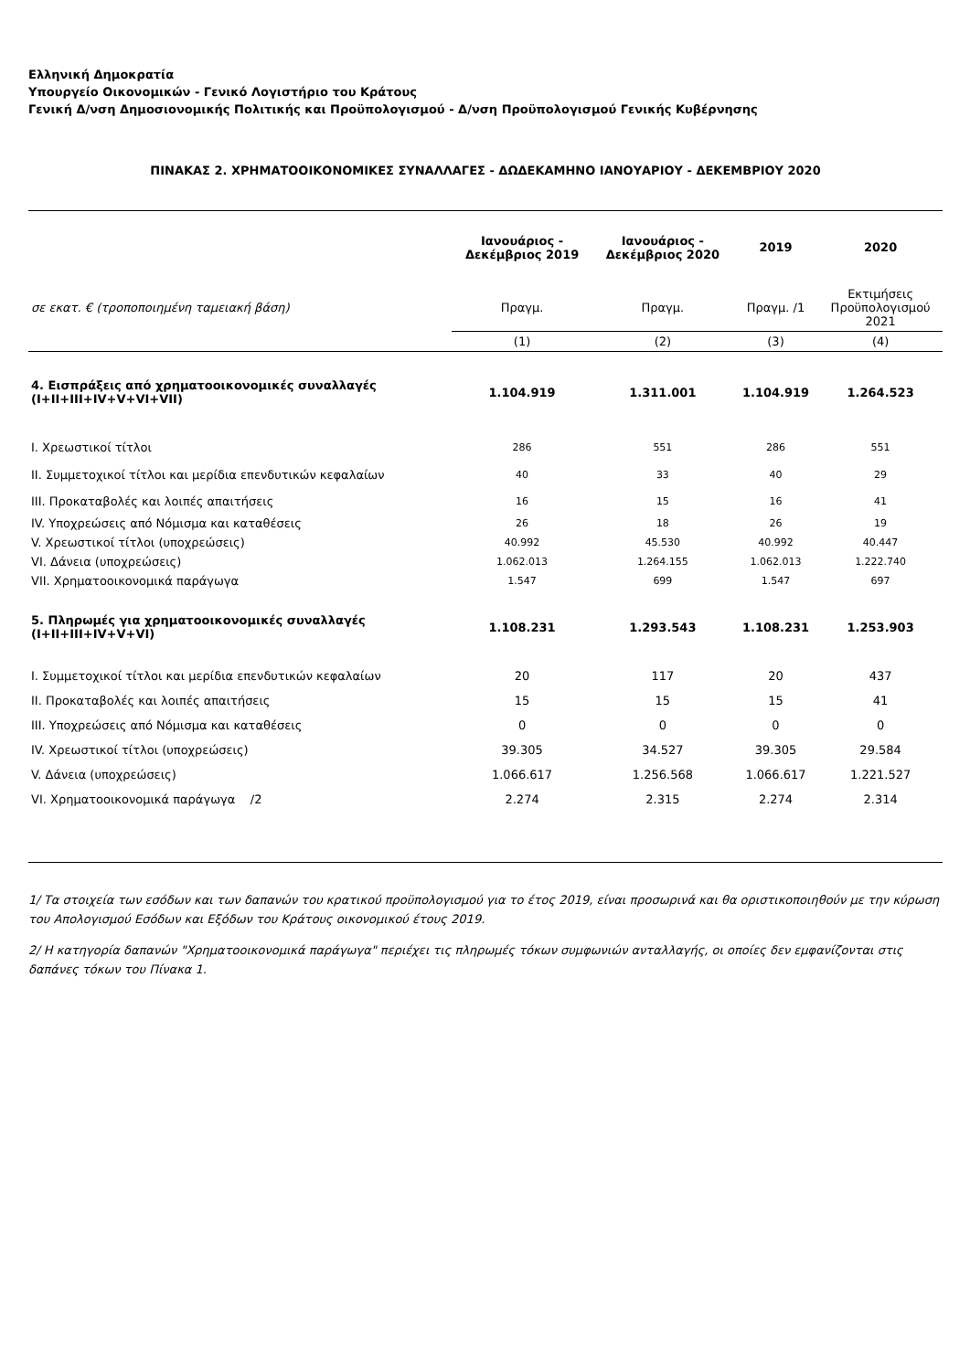Ελληνική Δημοκρατία
Υπουργείο Οικονομικών - Γενικό Λογιστήριο του Κράτους
Γενική Δ/νση Δημοσιονομικής Πολιτικής και Προϋπολογισμού - Δ/νση Προϋπολογισμού Γενικής Κυβέρνησης
ΠΙΝΑΚΑΣ 2. ΧΡΗΜΑΤΟΟΙΚΟΝΟΜΙΚΕΣ ΣΥΝΑΛΛΑΓΕΣ - ΔΩΔΕΚΑΜΗΝΟ ΙΑΝΟΥΑΡΙΟΥ - ΔΕΚΕΜΒΡΙΟΥ 2020
| | Ιανουάριος - Δεκέμβριος 2019 | Ιανουάριος - Δεκέμβριος 2020 | 2019 | 2020 |
| --- | --- | --- | --- | --- |
| σε εκατ. € (τροποποιημένη ταμειακή βάση) | Πραγμ. | Πραγμ. | Πραγμ. /1 | Εκτιμήσεις Προϋπολογισμού 2021 |
| | (1) | (2) | (3) | (4) |
| 4. Εισπράξεις από χρηματοοικονομικές συναλλαγές (I+II+III+IV+V+VI+VII) | 1.104.919 | 1.311.001 | 1.104.919 | 1.264.523 |
| I. Χρεωστικοί τίτλοι | 286 | 551 | 286 | 551 |
| II. Συμμετοχικοί τίτλοι και μερίδια επενδυτικών κεφαλαίων | 40 | 33 | 40 | 29 |
| III. Προκαταβολές και λοιπές απαιτήσεις | 16 | 15 | 16 | 41 |
| IV. Υποχρεώσεις από Νόμισμα και καταθέσεις | 26 | 18 | 26 | 19 |
| V. Χρεωστικοί τίτλοι (υποχρεώσεις) | 40.992 | 45.530 | 40.992 | 40.447 |
| VI. Δάνεια (υποχρεώσεις) | 1.062.013 | 1.264.155 | 1.062.013 | 1.222.740 |
| VII. Χρηματοοικονομικά παράγωγα | 1.547 | 699 | 1.547 | 697 |
| 5. Πληρωμές για χρηματοοικονομικές συναλλαγές (I+II+III+IV+V+VI) | 1.108.231 | 1.293.543 | 1.108.231 | 1.253.903 |
| I. Συμμετοχικοί τίτλοι και μερίδια επενδυτικών κεφαλαίων | 20 | 117 | 20 | 437 |
| II. Προκαταβολές και λοιπές απαιτήσεις | 15 | 15 | 15 | 41 |
| III. Υποχρεώσεις από Νόμισμα και καταθέσεις | 0 | 0 | 0 | 0 |
| IV. Χρεωστικοί τίτλοι (υποχρεώσεις) | 39.305 | 34.527 | 39.305 | 29.584 |
| V. Δάνεια (υποχρεώσεις) | 1.066.617 | 1.256.568 | 1.066.617 | 1.221.527 |
| VI. Χρηματοοικονομικά παράγωγα /2 | 2.274 | 2.315 | 2.274 | 2.314 |
1/ Τα στοιχεία των εσόδων και των δαπανών του κρατικού προϋπολογισμού για το έτος 2019, είναι προσωρινά και θα οριστικοποιηθούν με την κύρωση του Απολογισμού Εσόδων και Εξόδων του Κράτους οικονομικού έτους 2019.
2/ Η κατηγορία δαπανών "Χρηματοοικονομικά παράγωγα" περιέχει τις πληρωμές τόκων συμφωνιών ανταλλαγής, οι οποίες δεν εμφανίζονται στις δαπάνες τόκων του Πίνακα 1.